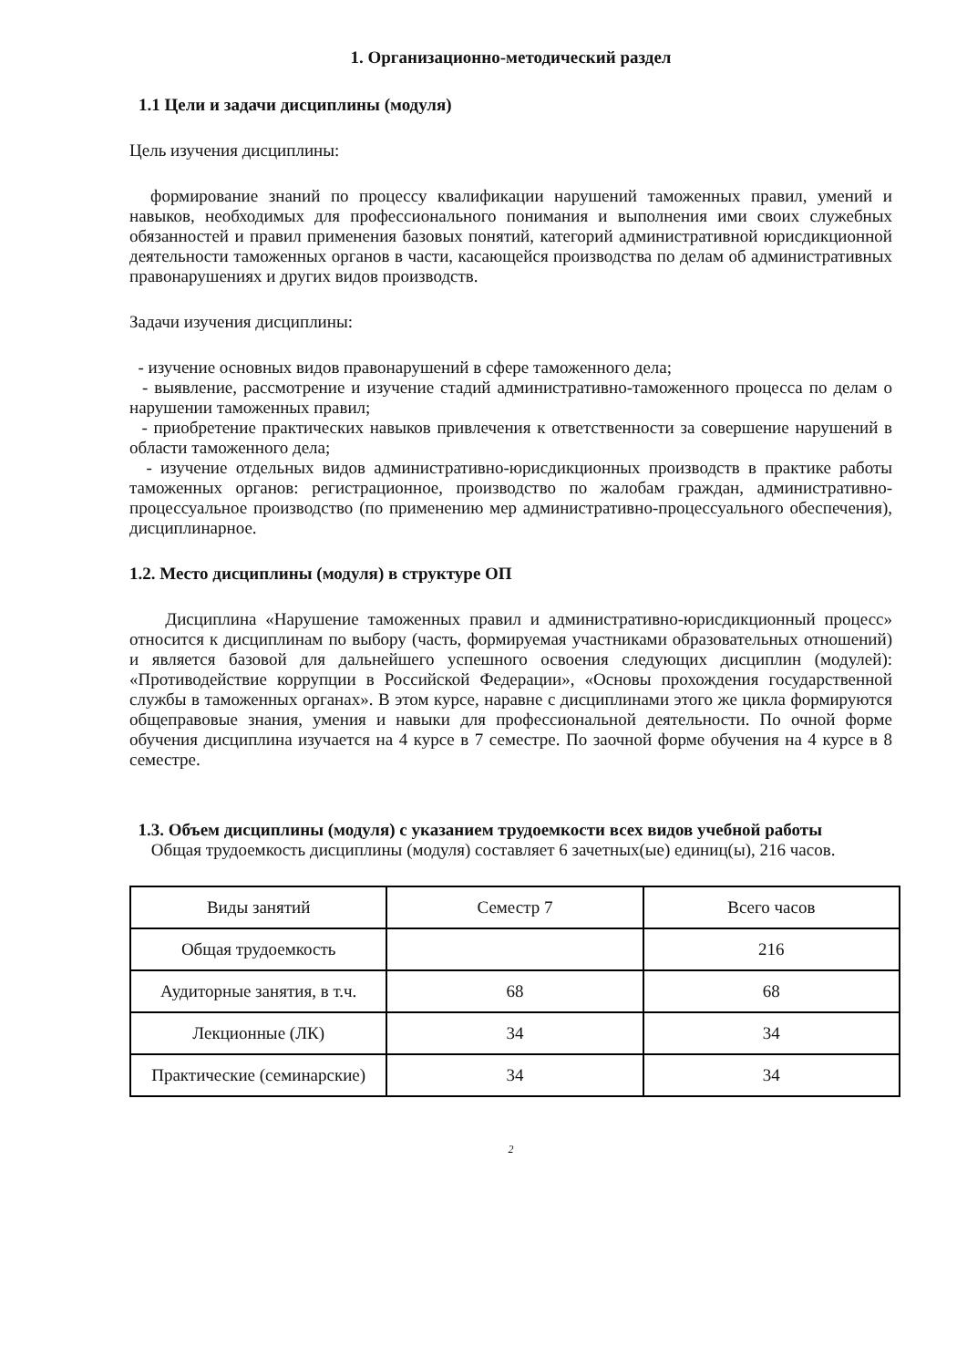1. Организационно-методический раздел
1.1 Цели и задачи дисциплины (модуля)
Цель изучения дисциплины:
формирование знаний по процессу квалификации нарушений таможенных правил, умений и навыков, необходимых для профессионального понимания и выполнения ими своих служебных обязанностей и правил применения базовых понятий, категорий административной юрисдикционной деятельности таможенных органов в части, касающейся производства по делам об административных правонарушениях и других видов производств.
Задачи изучения дисциплины:
- изучение основных видов правонарушений в сфере таможенного дела;
- выявление, рассмотрение и изучение стадий административно-таможенного процесса по делам о нарушении таможенных правил;
- приобретение практических навыков привлечения к ответственности за совершение нарушений в области таможенного дела;
- изучение отдельных видов административно-юрисдикционных производств в практике работы таможенных органов: регистрационное, производство по жалобам граждан, административно-процессуальное производство (по применению мер административно-процессуального обеспечения), дисциплинарное.
1.2. Место дисциплины (модуля) в структуре ОП
Дисциплина «Нарушение таможенных правил и административно-юрисдикционный процесс» относится к дисциплинам по выбору (часть, формируемая участниками образовательных отношений) и является базовой для дальнейшего успешного освоения следующих дисциплин (модулей): «Противодействие коррупции в Российской Федерации», «Основы прохождения государственной службы в таможенных органах». В этом курсе, наравне с дисциплинами этого же цикла формируются общеправовые знания, умения и навыки для профессиональной деятельности. По очной форме обучения дисциплина изучается на 4 курсе в 7 семестре. По заочной форме обучения на 4 курсе в 8 семестре.
1.3. Объем дисциплины (модуля) с указанием трудоемкости всех видов учебной работы
Общая трудоемкость дисциплины (модуля) составляет 6 зачетных(ые) единиц(ы), 216 часов.
| Виды занятий | Семестр 7 | Всего часов |
| Общая трудоемкость | | 216 |
| Аудиторные занятия, в т.ч. | 68 | 68 |
| Лекционные (ЛК) | 34 | 34 |
| Практические (семинарские) | 34 | 34 |
2